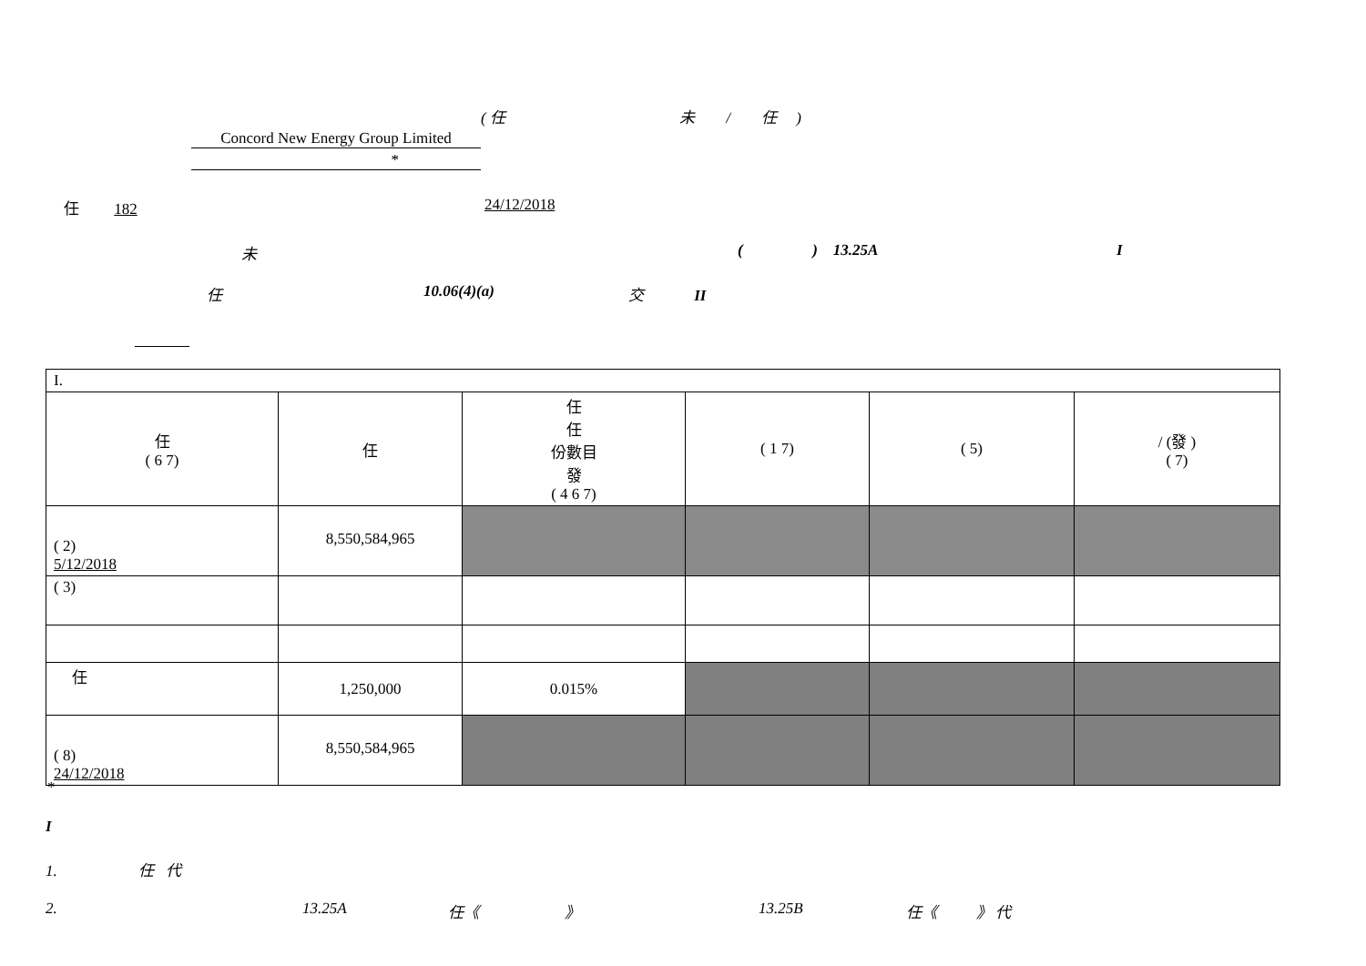( 任 未 / 任 )
Concord New Energy Group Limited
*
任 182 24/12/2018
未 ( ) 13.25A I
任 10.06(4)(a) 交 II
| I. | | | | | |
| 任 ( 6 7) | 任 | 任 任 份數目 發 ( 4 6 7) | ( 1 7) | ( 5) | / (發 ) ( 7) |
| ( 2) 5/12/2018 | 8,550,584,965 | | | | |
| ( 3) | | | | | |
| 任 | 1,250,000 | 0.015% | | | |
| ( 8) 24/12/2018 | 8,550,584,965 | | | | |
*
I
1. 任 代
2. 13.25A 任《 》 13.25B 任《 》 代